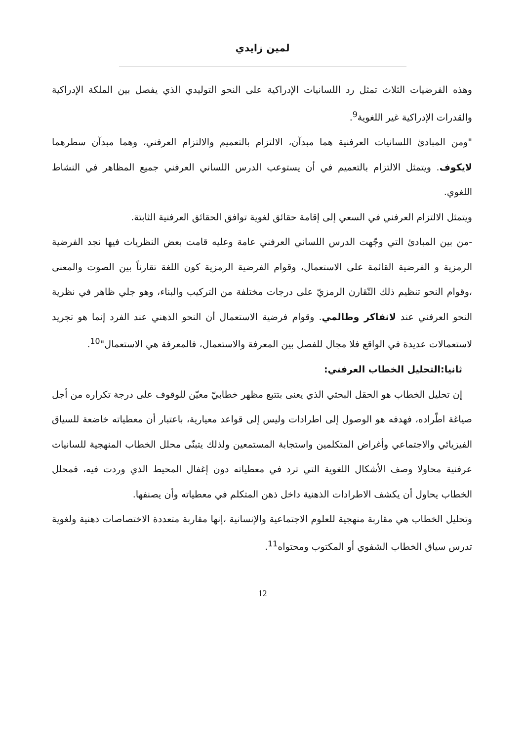لمين زايدي
وهذه الفرضيات الثلاث تمثل رد اللسانيات الإدراكية على النحو التوليدي الذي يفصل بين الملكة الإدراكية والقدرات الإدراكية غير اللغوية<sup>9</sup>.
"ومن المبادئ اللسانيات العرفنية هما مبدآن، الالتزام بالتعميم والالتزام العرفني، وهما مبدآن سطرهما لايكوف. ويتمثل الالتزام بالتعميم في أن يستوعب الدرس اللساني العرفني جميع المظاهر في النشاط اللغوي.
ويتمثل الالتزام العرفني في السعي إلى إقامة حقائق لغوية توافق الحقائق العرفنية الثابتة.
-من بين المبادئ التي وجّهت الدرس اللساني العرفني عامة وعليه قامت بعض النظريات فيها نجد الفرضية الرمزية و الفرضية القائمة على الاستعمال، وقوام الفرضية الرمزية كون اللغة تقارناً بين الصوت والمعنى ،وقوام النحو تنظيم ذلك التّقارن الرمزيّ على درجات مختلفة من التركيب والبناء، وهو جلي ظاهر في نظرية النحو العرفني عند لانفاكر وطالمي. وقوام فرضية الاستعمال أن النحو الذهني عند الفرد إنما هو تجريد لاستعمالات عديدة في الواقع فلا مجال للفصل بين المعرفة والاستعمال، فالمعرفة هي الاستعمال"<sup>10</sup>.
ثانيا:التحليل الخطاب العرفني:
إن تحليل الخطاب هو الحقل البحثي الذي يعنى بتتبع مظهر خطابيّ معيّن للوقوف على درجة تكراره من أجل صياغة اطّراده، فهدفه هو الوصول إلى اطرادات وليس إلى قواعد معيارية، باعتبار أن معطياته خاضعة للسياق الفيزيائي والاجتماعي وأغراض المتكلمين واستجابة المستمعين ولذلك يتبنّى محلل الخطاب المنهجية للسانيات عرفنية محاولا وصف الأشكال اللغوية التي ترد في معطياته دون إغفال المحيط الذي وردت فيه، فمحلل الخطاب يحاول أن يكشف الاطرادات الذهنية داخل ذهن المتكلم في معطياته وأن يصنفها.
وتحليل الخطاب هي مقاربة منهجية للعلوم الاجتماعية والإنسانية ،إنها مقاربة متعددة الاختصاصات ذهنية ولغوية تدرس سياق الخطاب الشفوي أو المكتوب ومحتواه<sup>11</sup>.
12